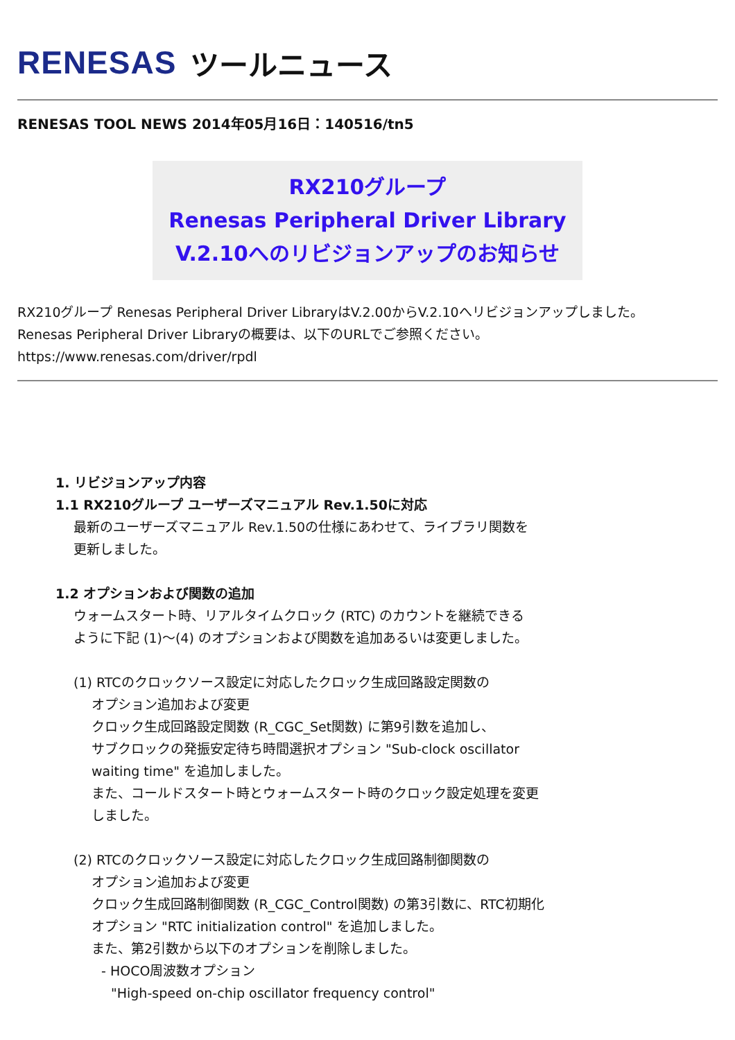RENESAS ツールニュース
RENESAS TOOL NEWS 2014年05月16日：140516/tn5
RX210グループ
Renesas Peripheral Driver Library
V.2.10へのリビジョンアップのお知らせ
RX210グループ Renesas Peripheral Driver LibraryはV.2.00からV.2.10へリビジョンアップしました。
Renesas Peripheral Driver Libraryの概要は、以下のURLでご参照ください。
https://www.renesas.com/driver/rpdl
1. リビジョンアップ内容
1.1 RX210グループ ユーザーズマニュアル Rev.1.50に対応
最新のユーザーズマニュアル Rev.1.50の仕様にあわせて、ライブラリ関数を
更新しました。
1.2 オプションおよび関数の追加
ウォームスタート時、リアルタイムクロック (RTC) のカウントを継続できる
ように下記 (1)～(4) のオプションおよび関数を追加あるいは変更しました。
(1) RTCのクロックソース設定に対応したクロック生成回路設定関数の
オプション追加および変更
クロック生成回路設定関数 (R_CGC_Set関数) に第9引数を追加し、
サブクロックの発振安定待ち時間選択オプション "Sub-clock oscillator
waiting time" を追加しました。
また、コールドスタート時とウォームスタート時のクロック設定処理を変更
しました。
(2) RTCのクロックソース設定に対応したクロック生成回路制御関数の
オプション追加および変更
クロック生成回路制御関数 (R_CGC_Control関数) の第3引数に、RTC初期化
オプション "RTC initialization control" を追加しました。
また、第2引数から以下のオプションを削除しました。
- HOCO周波数オプション
"High-speed on-chip oscillator frequency control"